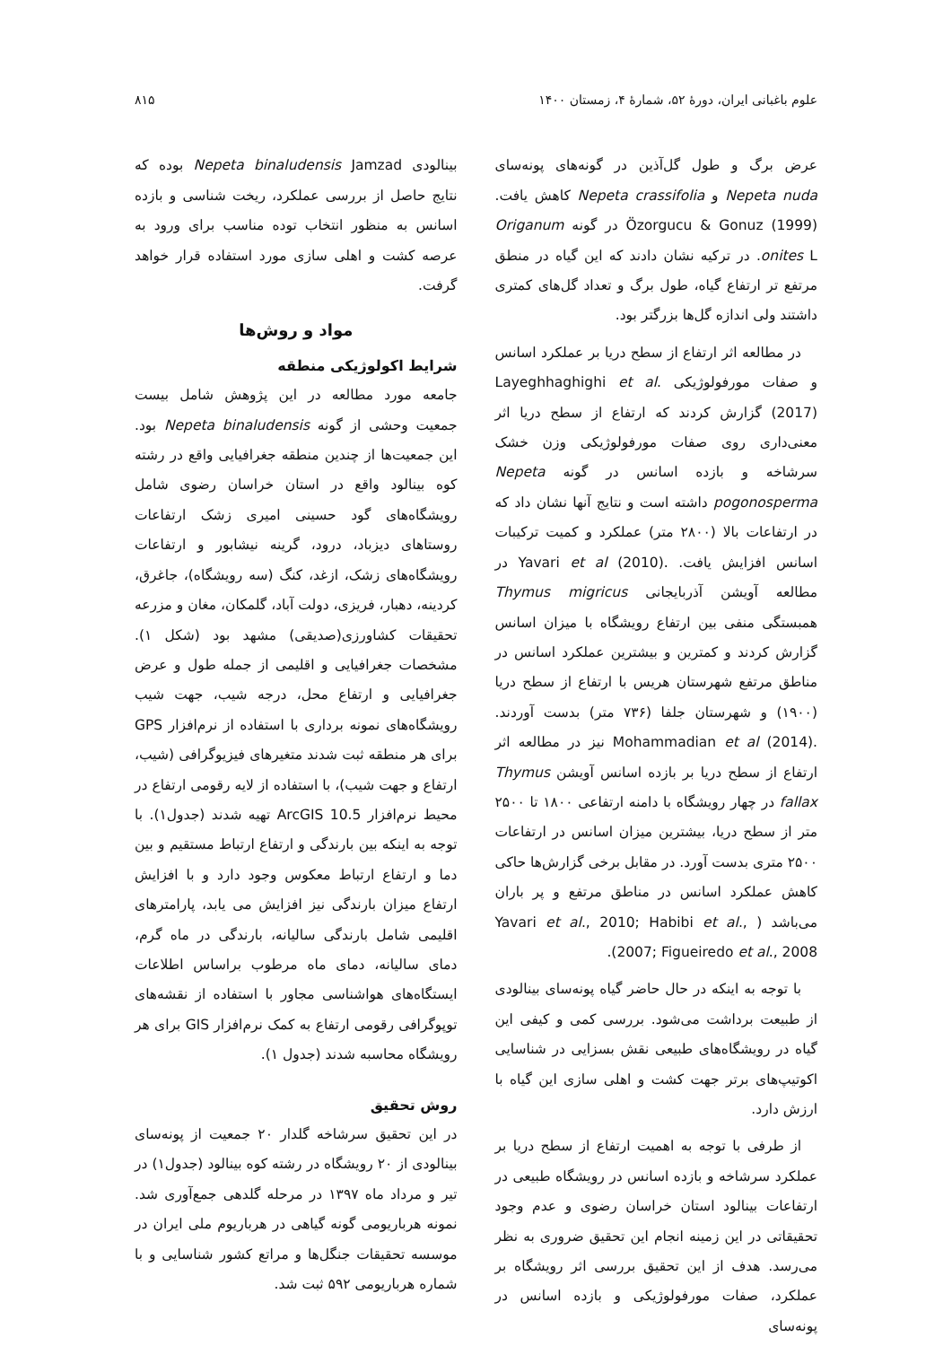علوم باغبانی ایران، دورهٔ ۵۲، شمارهٔ ۴، زمستان ۱۴۰۰ ۸۱۵
عرض برگ و طول گل‌آذین در گونه‌های پونه‌سای Nepeta nuda و Nepeta crassifolia کاهش یافت. Özorgucu & Gonuz (1999) در گونه Origanum onites L. در ترکیه نشان دادند که این گیاه در منطق مرتفع تر ارتفاع گیاه، طول برگ و تعداد گل‌های کمتری داشتند ولی اندازه گل‌ها بزرگتر بود.
در مطالعه اثر ارتفاع از سطح دریا بر عملکرد اسانس و صفات مورفولوژیکی .Layeghhaghighi et al (2017) گزارش کردند که ارتفاع از سطح دریا اثر معنی‌داری روی صفات مورفولوژیکی وزن خشک سرشاخه و بازده اسانس در گونه Nepeta pogonosperma داشته است و نتایج آنها نشان داد که در ارتفاعات بالا (۲۸۰۰ متر) عملکرد و کمیت ترکیبات اسانس افزایش یافت. .Yavari et al (2010) در مطالعه آویشن آذربایجانی Thymus migricus همبستگی منفی بین ارتفاع رویشگاه با میزان اسانس گزارش کردند و کمترین و بیشترین عملکرد اسانس در مناطق مرتفع شهرستان هریس با ارتفاع از سطح دریا (۱۹۰۰) و شهرستان جلفا (۷۳۶ متر) بدست آوردند. .Mohammadian et al (2014) نیز در مطالعه اثر ارتفاع از سطح دریا بر بازده اسانس آویشن Thymus fallax در چهار رویشگاه با دامنه ارتفاعی ۱۸۰۰ تا ۲۵۰۰ متر از سطح دریا، بیشترین میزان اسانس در ارتفاعات ۲۵۰۰ متری بدست آورد. در مقابل برخی گزارش‌ها حاکی کاهش عملکرد اسانس در مناطق مرتفع و پر باران می‌باشد ( Yavari et al., 2010; Habibi et al., 2007; Figueiredo et al., 2008).
با توجه به اینکه در حال حاضر گیاه پونه‌سای بینالودی از طبیعت برداشت می‌شود. بررسی کمی و کیفی این گیاه در رویشگاه‌های طبیعی نقش بسزایی در شناسایی اکوتیپ‌های برتر جهت کشت و اهلی سازی این گیاه با ارزش دارد.
از طرفی با توجه به اهمیت ارتفاع از سطح دریا بر عملکرد سرشاخه و بازده اسانس در رویشگاه طبیعی در ارتفاعات بینالود استان خراسان رضوی و عدم وجود تحقیقاتی در این زمینه انجام این تحقیق ضروری به نظر می‌رسد. هدف از این تحقیق بررسی اثر رویشگاه بر عملکرد، صفات مورفولوژیکی و بازده اسانس در پونه‌سای
بینالودی Nepeta binaludensis Jamzad بوده که نتایج حاصل از بررسی عملکرد، ریخت شناسی و بازده اسانس به منظور انتخاب توده مناسب برای ورود به عرصه کشت و اهلی سازی مورد استفاده قرار خواهد گرفت.
مواد و روش‌ها
شرایط اکولوژیکی منطقه
جامعه مورد مطالعه در این پژوهش شامل بیست جمعیت وحشی از گونه Nepeta binaludensis بود. این جمعیت‌ها از چندین منطقه جغرافیایی واقع در رشته کوه بینالود واقع در استان خراسان رضوی شامل رویشگاه‌های گود حسینی امیری زشک ارتفاعات روستاهای دیزباد، درود، گرینه نیشابور و ارتفاعات رویشگاه‌های زشک، ازغد، کنگ (سه رویشگاه)، جاغرق، کردینه، دهبار، فریزی، دولت آباد، گلمکان، مغان و مزرعه تحقیقات کشاورزی(صدیقی) مشهد بود (شکل ۱). مشخصات جغرافیایی و اقلیمی از جمله طول و عرض جغرافیایی و ارتفاع محل، درجه شیب، جهت شیب رویشگاه‌های نمونه برداری با استفاده از نرم‌افزار GPS برای هر منطقه ثبت شدند متغیرهای فیزیوگرافی (شیب، ارتفاع و جهت شیب)، با استفاده از لایه رقومی ارتفاع در محیط نرم‌افزار ArcGIS 10.5 تهیه شدند (جدول۱). با توجه به اینکه بین بارندگی و ارتفاع ارتباط مستقیم و بین دما و ارتفاع ارتباط معکوس وجود دارد و با افزایش ارتفاع میزان بارندگی نیز افزایش می یابد، پارامترهای اقلیمی شامل بارندگی سالیانه، بارندگی در ماه گرم، دمای سالیانه، دمای ماه مرطوب براساس اطلاعات ایستگاه‌های هواشناسی مجاور با استفاده از نقشه‌های توپوگرافی رقومی ارتفاع به کمک نرم‌افزار GIS برای هر رویشگاه محاسبه شدند (جدول ۱).
روش تحقیق
در این تحقیق سرشاخه گلدار ۲۰ جمعیت از پونه‌سای بینالودی از ۲۰ رویشگاه در رشته کوه بینالود (جدول۱) در تیر و مرداد ماه ۱۳۹۷ در مرحله گلدهی جمع‌آوری شد. نمونه هرباریومی گونه گیاهی در هرباریوم ملی ایران در موسسه تحقیقات جنگل‌ها و مراتع کشور شناسایی و با شماره هرباریومی ۵۹۲ ثبت شد.